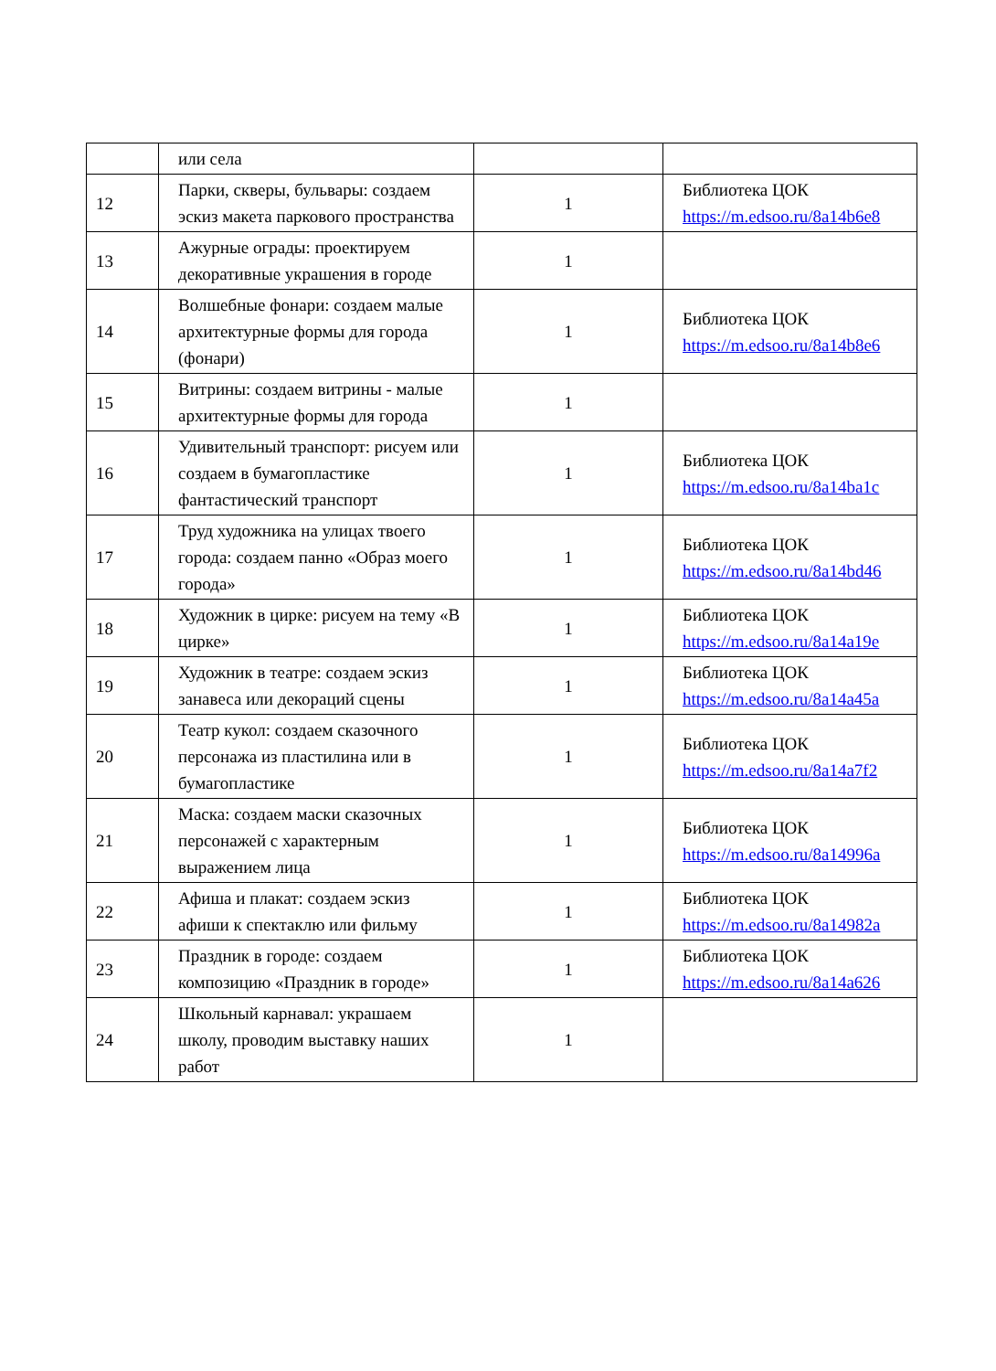| | или села | | |
| 12 | Парки, скверы, бульвары: создаем эскиз макета паркового пространства | 1 | Библиотека ЦОК https://m.edsoo.ru/8a14b6e8 |
| 13 | Ажурные ограды: проектируем декоративные украшения в городе | 1 | |
| 14 | Волшебные фонари: создаем малые архитектурные формы для города (фонари) | 1 | Библиотека ЦОК https://m.edsoo.ru/8a14b8e6 |
| 15 | Витрины: создаем витрины - малые архитектурные формы для города | 1 | |
| 16 | Удивительный транспорт: рисуем или создаем в бумагопластике фантастический транспорт | 1 | Библиотека ЦОК https://m.edsoo.ru/8a14ba1c |
| 17 | Труд художника на улицах твоего города: создаем панно «Образ моего города» | 1 | Библиотека ЦОК https://m.edsoo.ru/8a14bd46 |
| 18 | Художник в цирке: рисуем на тему «В цирке» | 1 | Библиотека ЦОК https://m.edsoo.ru/8a14a19e |
| 19 | Художник в театре: создаем эскиз занавеса или декораций сцены | 1 | Библиотека ЦОК https://m.edsoo.ru/8a14a45a |
| 20 | Театр кукол: создаем сказочного персонажа из пластилина или в бумагопластике | 1 | Библиотека ЦОК https://m.edsoo.ru/8a14a7f2 |
| 21 | Маска: создаем маски сказочных персонажей с характерным выражением лица | 1 | Библиотека ЦОК https://m.edsoo.ru/8a14996a |
| 22 | Афиша и плакат: создаем эскиз афиши к спектаклю или фильму | 1 | Библиотека ЦОК https://m.edsoo.ru/8a14982a |
| 23 | Праздник в городе: создаем композицию «Праздник в городе» | 1 | Библиотека ЦОК https://m.edsoo.ru/8a14a626 |
| 24 | Школьный карнавал: украшаем школу, проводим выставку наших работ | 1 | |